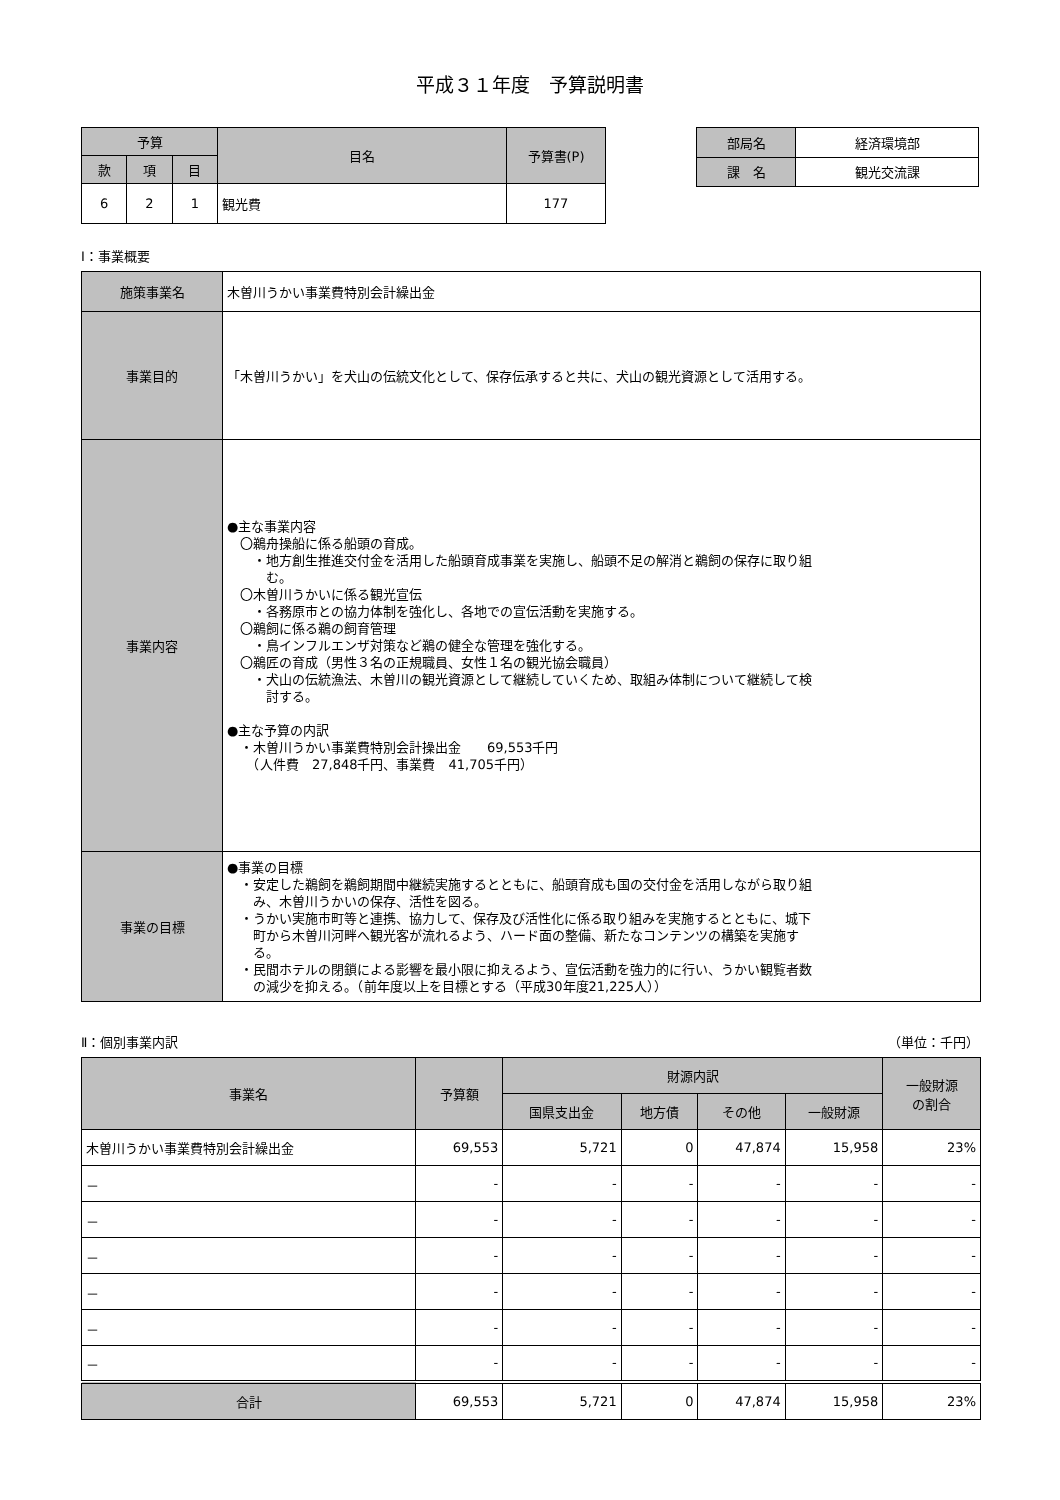平成３１年度　予算説明書
| 予算 | | | 目名 | 予算書(P) |
| --- | --- | --- | --- | --- |
| 款 | 項 | 目 | | |
| 6 | 2 | 1 | 観光費 | 177 |
| 部局名 | 経済環境部 |
| 課 名 | 観光交流課 |
Ⅰ：事業概要
| 施策事業名 | 木曽川うかい事業費特別会計繰出金 |
| 事業目的 | 「木曽川うかい」を犬山の伝統文化として、保存伝承すると共に、犬山の観光資源として活用する。 |
| 事業内容 | ●主な事業内容 〇鵜舟操船に係る船頭の育成。 ・地方創生推進交付金を活用した船頭育成事業を実施し、船頭不足の解消と鵜飼の保存に取り組 む。 〇木曽川うかいに係る観光宣伝 ・各務原市との協力体制を強化し、各地での宣伝活動を実施する。 〇鵜飼に係る鵜の飼育管理 ・鳥インフルエンザ対策など鵜の健全な管理を強化する。 〇鵜匠の育成（男性３名の正規職員、女性１名の観光協会職員） ・犬山の伝統漁法、木曽川の観光資源として継続していくため、取組み体制について継続して検 討する。 ●主な予算の内訳 ・木曽川うかい事業費特別会計操出金 69,553千円 （人件費 27,848千円、事業費 41,705千円） |
| 事業の目標 | ●事業の目標 ・安定した鵜飼を鵜飼期間中継続実施するとともに、船頭育成も国の交付金を活用しながら取り組 み、木曽川うかいの保存、活性を図る。 ・うかい実施市町等と連携、協力して、保存及び活性化に係る取り組みを実施するとともに、城下 町から木曽川河畔へ観光客が流れるよう、ハード面の整備、新たなコンテンツの構築を実施す る。 ・民間ホテルの閉鎖による影響を最小限に抑えるよう、宣伝活動を強力的に行い、うかい観覧者数 の減少を抑える。（前年度以上を目標とする（平成30年度21,225人）） |
Ⅱ：個別事業内訳 （単位：千円）
| 事業名 | 予算額 | 財源内訳 | | | | 一般財源 の割合 |
| --- | --- | --- | --- | --- | --- | --- |
| | | 国県支出金 | 地方債 | その他 | 一般財源 | |
| 木曽川うかい事業費特別会計繰出金 | 69,553 | 5,721 | 0 | 47,874 | 15,958 | 23% |
| － | - | - | - | - | - | - |
| － | - | - | - | - | - | - |
| － | - | - | - | - | - | - |
| － | - | - | - | - | - | - |
| － | - | - | - | - | - | - |
| － | - | - | - | - | - | - |
| 合計 | 69,553 | 5,721 | 0 | 47,874 | 15,958 | 23% |